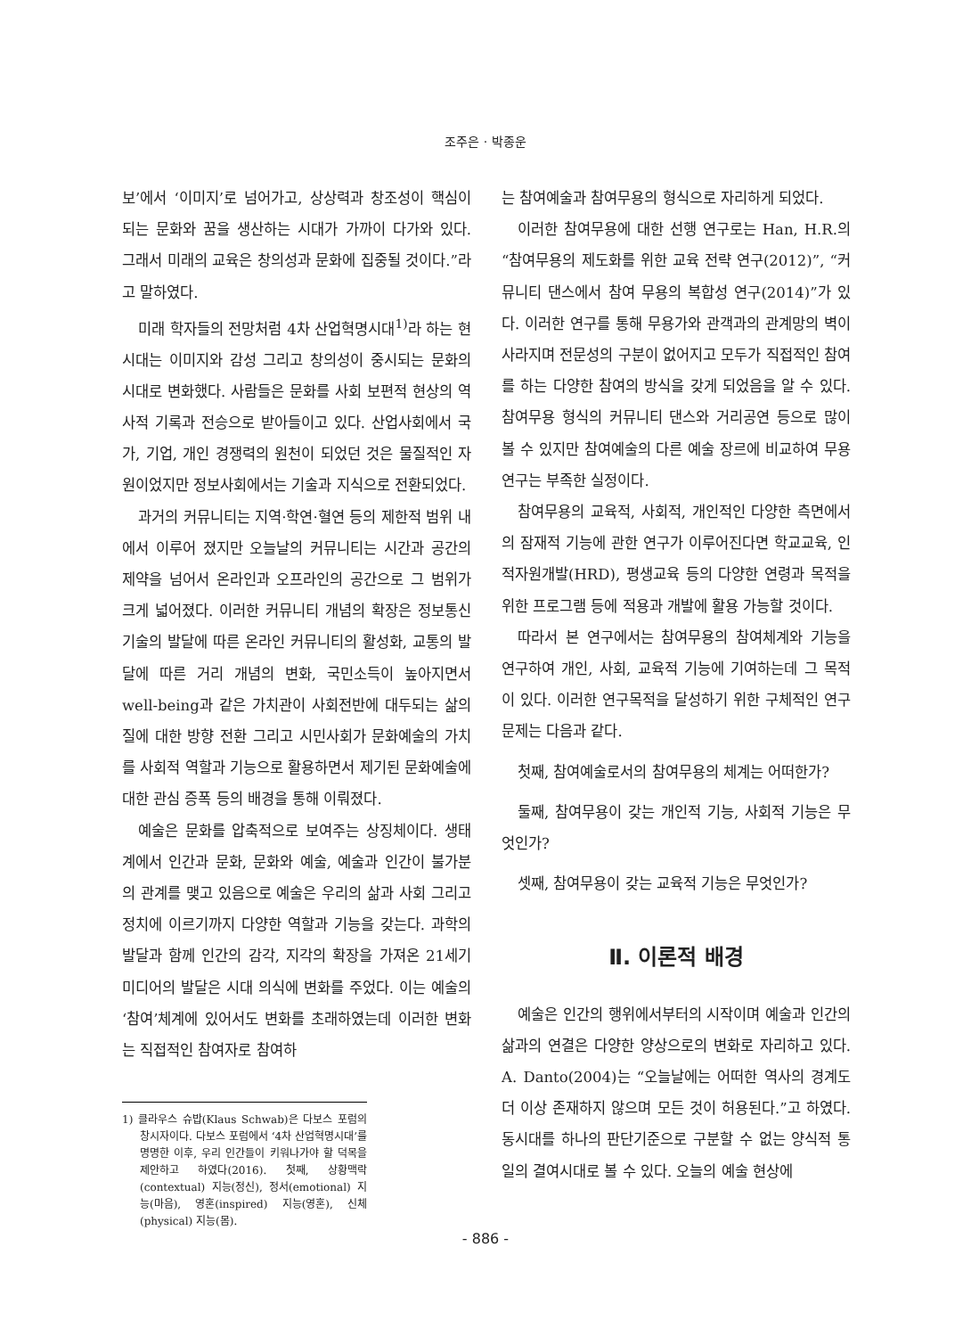조주은 · 박종운
보’에서 ‘이미지’로 넘어가고, 상상력과 창조성이 핵심이 되는 문화와 꿈을 생산하는 시대가 가까이 다가와 있다. 그래서 미래의 교육은 창의성과 문화에 집중될 것이다.”라고 말하였다.
미래 학자들의 전망처럼 4차 산업혁명시대<sup>1)</sup>라 하는 현시대는 이미지와 감성 그리고 창의성이 중시되는 문화의 시대로 변화했다. 사람들은 문화를 사회 보편적 현상의 역사적 기록과 전승으로 받아들이고 있다. 산업사회에서 국가, 기업, 개인 경쟁력의 원천이 되었던 것은 물질적인 자원이었지만 정보사회에서는 기술과 지식으로 전환되었다.
과거의 커뮤니티는 지역·학연·혈연 등의 제한적 범위 내에서 이루어 졌지만 오늘날의 커뮤니티는 시간과 공간의 제약을 넘어서 온라인과 오프라인의 공간으로 그 범위가 크게 넓어졌다. 이러한 커뮤니티 개념의 확장은 정보통신 기술의 발달에 따른 온라인 커뮤니티의 활성화, 교통의 발달에 따른 거리 개념의 변화, 국민소득이 높아지면서 well-being과 같은 가치관이 사회전반에 대두되는 삶의 질에 대한 방향 전환 그리고 시민사회가 문화예술의 가치를 사회적 역할과 기능으로 활용하면서 제기된 문화예술에 대한 관심 증폭 등의 배경을 통해 이뤄졌다.
예술은 문화를 압축적으로 보여주는 상징체이다. 생태계에서 인간과 문화, 문화와 예술, 예술과 인간이 불가분의 관계를 맺고 있음으로 예술은 우리의 삶과 사회 그리고 정치에 이르기까지 다양한 역할과 기능을 갖는다. 과학의 발달과 함께 인간의 감각, 지각의 확장을 가져온 21세기 미디어의 발달은 시대 의식에 변화를 주었다. 이는 예술의 ‘참여’체계에 있어서도 변화를 초래하였는데 이러한 변화는 직접적인 참여자로 참여하
1) 클라우스 슈밥(Klaus Schwab)은 다보스 포럼의 창시자이다. 다보스 포럼에서 ‘4차 산업혁명시대’를 명명한 이후, 우리 인간들이 키워나가야 할 덕목을 제안하고 하였다(2016). 첫째, 상황맥락(contextual) 지능(정신), 정서(emotional) 지능(마음), 영혼(inspired) 지능(영혼), 신체(physical) 지능(몸).
는 참여예술과 참여무용의 형식으로 자리하게 되었다.
이러한 참여무용에 대한 선행 연구로는 Han, H.R.의 “참여무용의 제도화를 위한 교육 전략 연구(2012)”, “커뮤니티 댄스에서 참여 무용의 복합성 연구(2014)”가 있다. 이러한 연구를 통해 무용가와 관객과의 관계망의 벽이 사라지며 전문성의 구분이 없어지고 모두가 직접적인 참여를 하는 다양한 참여의 방식을 갖게 되었음을 알 수 있다. 참여무용 형식의 커뮤니티 댄스와 거리공연 등으로 많이 볼 수 있지만 참여예술의 다른 예술 장르에 비교하여 무용연구는 부족한 실정이다.
참여무용의 교육적, 사회적, 개인적인 다양한 측면에서의 잠재적 기능에 관한 연구가 이루어진다면 학교교육, 인적자원개발(HRD), 평생교육 등의 다양한 연령과 목적을 위한 프로그램 등에 적용과 개발에 활용 가능할 것이다.
따라서 본 연구에서는 참여무용의 참여체계와 기능을 연구하여 개인, 사회, 교육적 기능에 기여하는데 그 목적이 있다. 이러한 연구목적을 달성하기 위한 구체적인 연구문제는 다음과 같다.
첫째, 참여예술로서의 참여무용의 체계는 어떠한가?
둘째, 참여무용이 갖는 개인적 기능, 사회적 기능은 무엇인가?
셋째, 참여무용이 갖는 교육적 기능은 무엇인가?
Ⅱ. 이론적 배경
예술은 인간의 행위에서부터의 시작이며 예술과 인간의 삶과의 연결은 다양한 양상으로의 변화로 자리하고 있다. A. Danto(2004)는 “오늘날에는 어떠한 역사의 경계도 더 이상 존재하지 않으며 모든 것이 허용된다.”고 하였다. 동시대를 하나의 판단기준으로 구분할 수 없는 양식적 통일의 결여시대로 볼 수 있다. 오늘의 예술 현상에
- 886 -